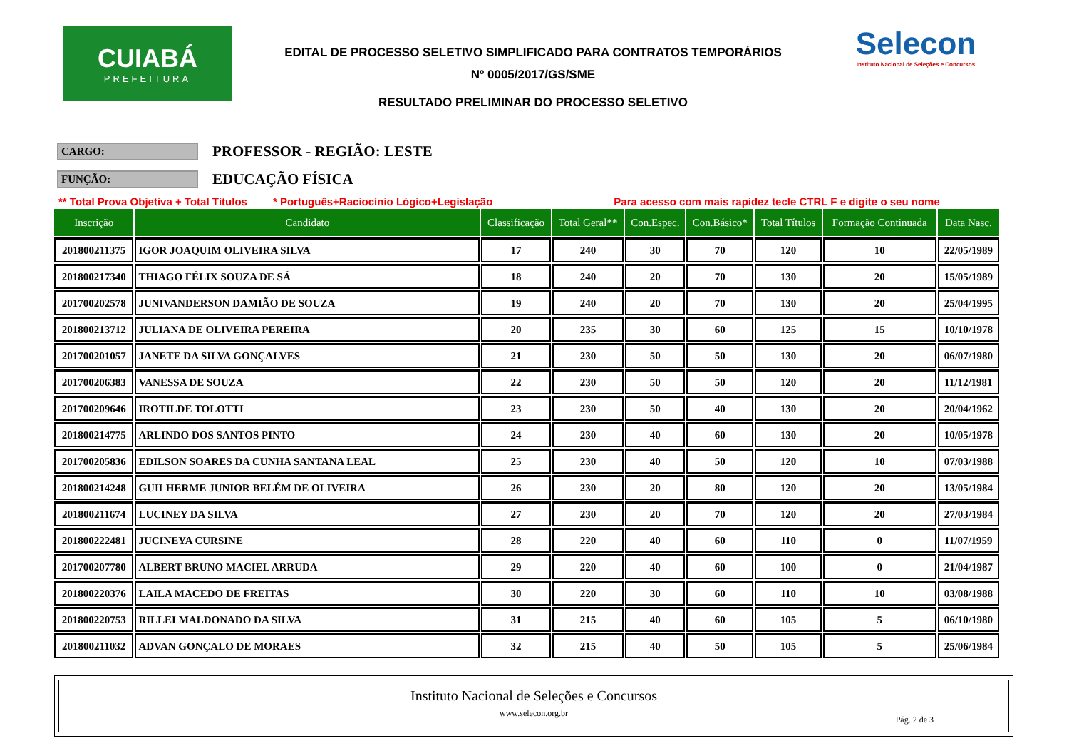CUIABÁ
PREFEITURA
EDITAL DE PROCESSO SELETIVO SIMPLIFICADO PARA CONTRATOS TEMPORÁRIOS
Nº 0005/2017/GS/SME
RESULTADO PRELIMINAR DO PROCESSO SELETIVO
Selecon
Instituto Nacional de Seleções e Concursos
CARGO:
PROFESSOR - REGIÃO: LESTE
FUNÇÃO:
EDUCAÇÃO FÍSICA
** Total Prova Objetiva + Total Títulos * Português+Raciocínio Lógico+Legislação Para acesso com mais rapidez tecle CTRL F e digite o seu nome
| Inscrição | Candidato | Classificação | Total Geral** | Con.Espec. | Con.Básico* | Total Títulos | Formação Continuada | Data Nasc. |
| --- | --- | --- | --- | --- | --- | --- | --- | --- |
| 201800211375 | IGOR JOAQUIM OLIVEIRA SILVA | 17 | 240 | 30 | 70 | 120 | 10 | 22/05/1989 |
| 201800217340 | THIAGO FÉLIX SOUZA DE SÁ | 18 | 240 | 20 | 70 | 130 | 20 | 15/05/1989 |
| 201700202578 | JUNIVANDERSON DAMIÃO DE SOUZA | 19 | 240 | 20 | 70 | 130 | 20 | 25/04/1995 |
| 201800213712 | JULIANA DE OLIVEIRA PEREIRA | 20 | 235 | 30 | 60 | 125 | 15 | 10/10/1978 |
| 201700201057 | JANETE DA SILVA GONÇALVES | 21 | 230 | 50 | 50 | 130 | 20 | 06/07/1980 |
| 201700206383 | VANESSA DE SOUZA | 22 | 230 | 50 | 50 | 120 | 20 | 11/12/1981 |
| 201700209646 | IROTILDE TOLOTTI | 23 | 230 | 50 | 40 | 130 | 20 | 20/04/1962 |
| 201800214775 | ARLINDO DOS SANTOS PINTO | 24 | 230 | 40 | 60 | 130 | 20 | 10/05/1978 |
| 201700205836 | EDILSON SOARES DA CUNHA SANTANA LEAL | 25 | 230 | 40 | 50 | 120 | 10 | 07/03/1988 |
| 201800214248 | GUILHERME JUNIOR BELÉM DE OLIVEIRA | 26 | 230 | 20 | 80 | 120 | 20 | 13/05/1984 |
| 201800211674 | LUCINEY DA SILVA | 27 | 230 | 20 | 70 | 120 | 20 | 27/03/1984 |
| 201800222481 | JUCINEYA CURSINE | 28 | 220 | 40 | 60 | 110 | 0 | 11/07/1959 |
| 201700207780 | ALBERT BRUNO MACIEL ARRUDA | 29 | 220 | 40 | 60 | 100 | 0 | 21/04/1987 |
| 201800220376 | LAILA MACEDO DE FREITAS | 30 | 220 | 30 | 60 | 110 | 10 | 03/08/1988 |
| 201800220753 | RILLEI MALDONADO DA SILVA | 31 | 215 | 40 | 60 | 105 | 5 | 06/10/1980 |
| 201800211032 | ADVAN GONÇALO DE MORAES | 32 | 215 | 40 | 50 | 105 | 5 | 25/06/1984 |
Instituto Nacional de Seleções e Concursos
www.selecon.org.br
Pág. 2 de 3